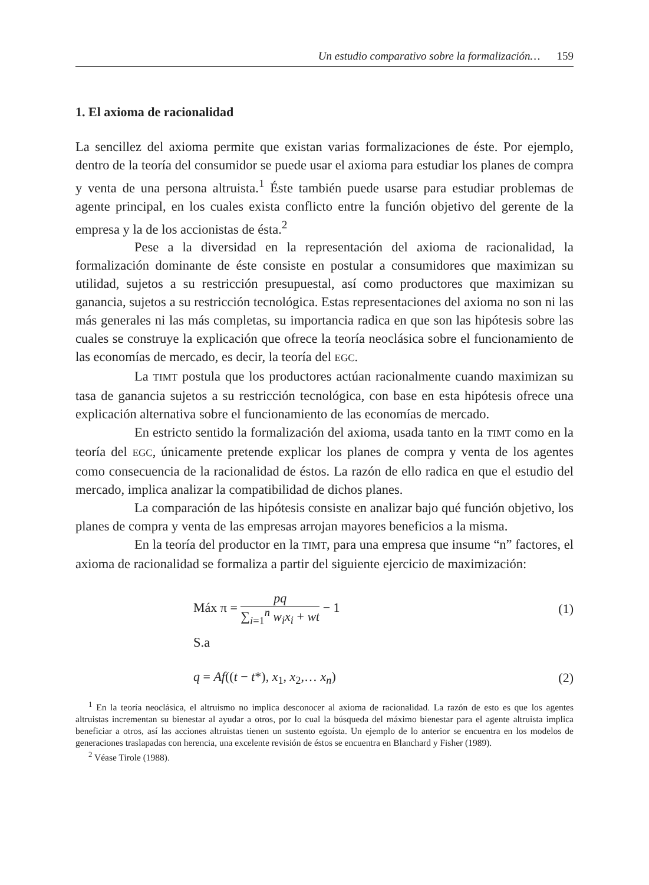Un estudio comparativo sobre la formalización… 159
1. El axioma de racionalidad
La sencillez del axioma permite que existan varias formalizaciones de éste. Por ejemplo, dentro de la teoría del consumidor se puede usar el axioma para estudiar los planes de compra y venta de una persona altruista.<sup>1</sup> Éste también puede usarse para estudiar problemas de agente principal, en los cuales exista conflicto entre la función objetivo del gerente de la empresa y la de los accionistas de ésta.<sup>2</sup>
Pese a la diversidad en la representación del axioma de racionalidad, la formalización dominante de éste consiste en postular a consumidores que maximizan su utilidad, sujetos a su restricción presupuestal, así como productores que maximizan su ganancia, sujetos a su restricción tecnológica. Estas representaciones del axioma no son ni las más generales ni las más completas, su importancia radica en que son las hipótesis sobre las cuales se construye la explicación que ofrece la teoría neoclásica sobre el funcionamiento de las economías de mercado, es decir, la teoría del EGC.
La TIMT postula que los productores actúan racionalmente cuando maximizan su tasa de ganancia sujetos a su restricción tecnológica, con base en esta hipótesis ofrece una explicación alternativa sobre el funcionamiento de las economías de mercado.
En estricto sentido la formalización del axioma, usada tanto en la TIMT como en la teoría del EGC, únicamente pretende explicar los planes de compra y venta de los agentes como consecuencia de la racionalidad de éstos. La razón de ello radica en que el estudio del mercado, implica analizar la compatibilidad de dichos planes.
La comparación de las hipótesis consiste en analizar bajo qué función objetivo, los planes de compra y venta de las empresas arrojan mayores beneficios a la misma.
En la teoría del productor en la TIMT, para una empresa que insume “n” factores, el axioma de racionalidad se formaliza a partir del siguiente ejercicio de maximización:
Máx π = pq ∑<sub>i=1</sub><sup>n</sup> w<sub>i</sub>x<sub>i</sub> + wt − 1 (1)
S.a
q = Af((t − t*), x<sub>1</sub>, x<sub>2</sub>,… x<sub>n</sub>) (2)
<sup>1</sup> En la teoría neoclásica, el altruismo no implica desconocer al axioma de racionalidad. La razón de esto es que los agentes altruistas incrementan su bienestar al ayudar a otros, por lo cual la búsqueda del máximo bienestar para el agente altruista implica beneficiar a otros, así las acciones altruistas tienen un sustento egoísta. Un ejemplo de lo anterior se encuentra en los modelos de generaciones traslapadas con herencia, una excelente revisión de éstos se encuentra en Blanchard y Fisher (1989).
<sup>2</sup> Véase Tirole (1988).